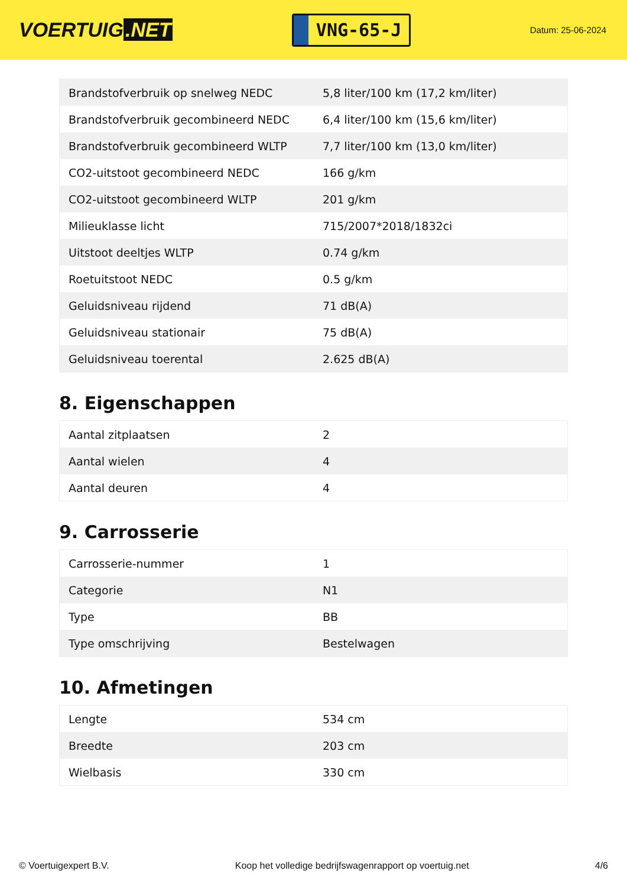VOERTUIG.NET
VNG-65-J
Datum: 25-06-2024
| Brandstofverbruik op snelweg NEDC | 5,8 liter/100 km (17,2 km/liter) |
| Brandstofverbruik gecombineerd NEDC | 6,4 liter/100 km (15,6 km/liter) |
| Brandstofverbruik gecombineerd WLTP | 7,7 liter/100 km (13,0 km/liter) |
| CO2-uitstoot gecombineerd NEDC | 166 g/km |
| CO2-uitstoot gecombineerd WLTP | 201 g/km |
| Milieuklasse licht | 715/2007*2018/1832ci |
| Uitstoot deeltjes WLTP | 0.74 g/km |
| Roetuitstoot NEDC | 0.5 g/km |
| Geluidsniveau rijdend | 71 dB(A) |
| Geluidsniveau stationair | 75 dB(A) |
| Geluidsniveau toerental | 2.625 dB(A) |
8. Eigenschappen
| Aantal zitplaatsen | 2 |
| Aantal wielen | 4 |
| Aantal deuren | 4 |
9. Carrosserie
| Carrosserie-nummer | 1 |
| Categorie | N1 |
| Type | BB |
| Type omschrijving | Bestelwagen |
10. Afmetingen
| Lengte | 534 cm |
| Breedte | 203 cm |
| Wielbasis | 330 cm |
© Voertuigexpert B.V. Koop het volledige bedrijfswagenrapport op voertuig.net 4/6